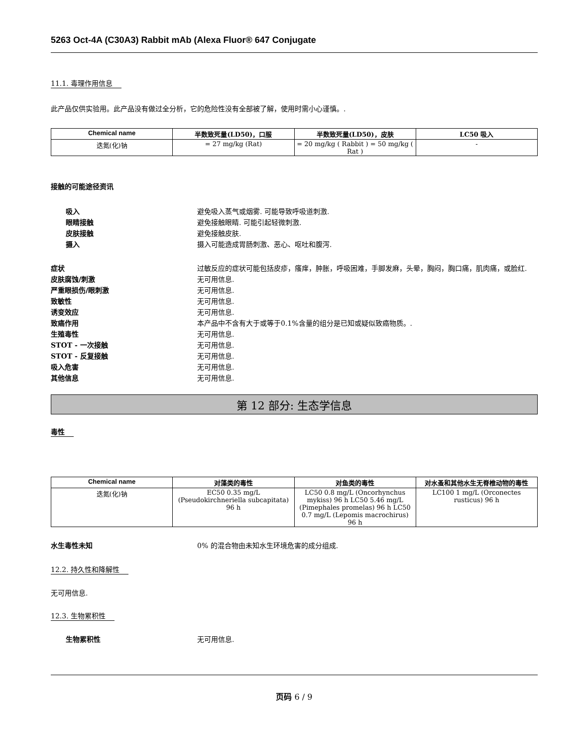5263 Oct-4A (C30A3) Rabbit mAb (Alexa Fluor® 647 Conjugate
11.1. 毒理作用信息
此产品仅供实验用。此产品没有做过全分析，它的危险性没有全部被了解，使用时需小心谨慎。.
| Chemical name | 半数致死量(LD50)，口服 | 半数致死量(LD50)，皮肤 | LC50 吸入 |
| --- | --- | --- | --- |
| 迭氮(化)钠 | = 27 mg/kg (Rat) | = 20 mg/kg ( Rabbit ) = 50 mg/kg ( Rat ) | - |
接触的可能途径资讯
吸入 避免吸入蒸气或烟雾. 可能导致呼吸道刺激.
眼睛接触 避免接触眼睛. 可能引起轻微刺激.
皮肤接触 避免接触皮肤.
摄入 摄入可能造成胃肠刺激、恶心、呕吐和腹泻.
症状 过敏反应的症状可能包括皮疹，瘙痒，肿胀，呼吸困难，手脚发麻，头晕，胸闷，胸口痛，肌肉痛，或脸红.
皮肤腐蚀/刺激 无可用信息.
严重眼损伤/眼刺激 无可用信息.
致敏性 无可用信息.
诱变效应 无可用信息.
致癌作用 本产品中不含有大于或等于0.1%含量的组分是已知或疑似致癌物质。.
生殖毒性 无可用信息.
STOT - 一次接触 无可用信息.
STOT - 反复接触 无可用信息.
吸入危害 无可用信息.
其他信息 无可用信息.
第 12 部分: 生态学信息
毒性
| Chemical name | 对藻类的毒性 | 对鱼类的毒性 | 对水蚤和其他水生无脊椎动物的毒性 |
| --- | --- | --- | --- |
| 迭氮(化)钠 | EC50 0.35 mg/L (Pseudokirchneriella subcapitata) 96 h | LC50 0.8 mg/L (Oncorhynchus mykiss) 96 h LC50 5.46 mg/L (Pimephales promelas) 96 h LC50 0.7 mg/L (Lepomis macrochirus) 96 h | LC100 1 mg/L (Orconectes rusticus) 96 h |
水生毒性未知 0% 的混合物由未知水生环境危害的成分组成.
12.2. 持久性和降解性
无可用信息.
12.3. 生物累积性
生物累积性 无可用信息.
页码 6 / 9